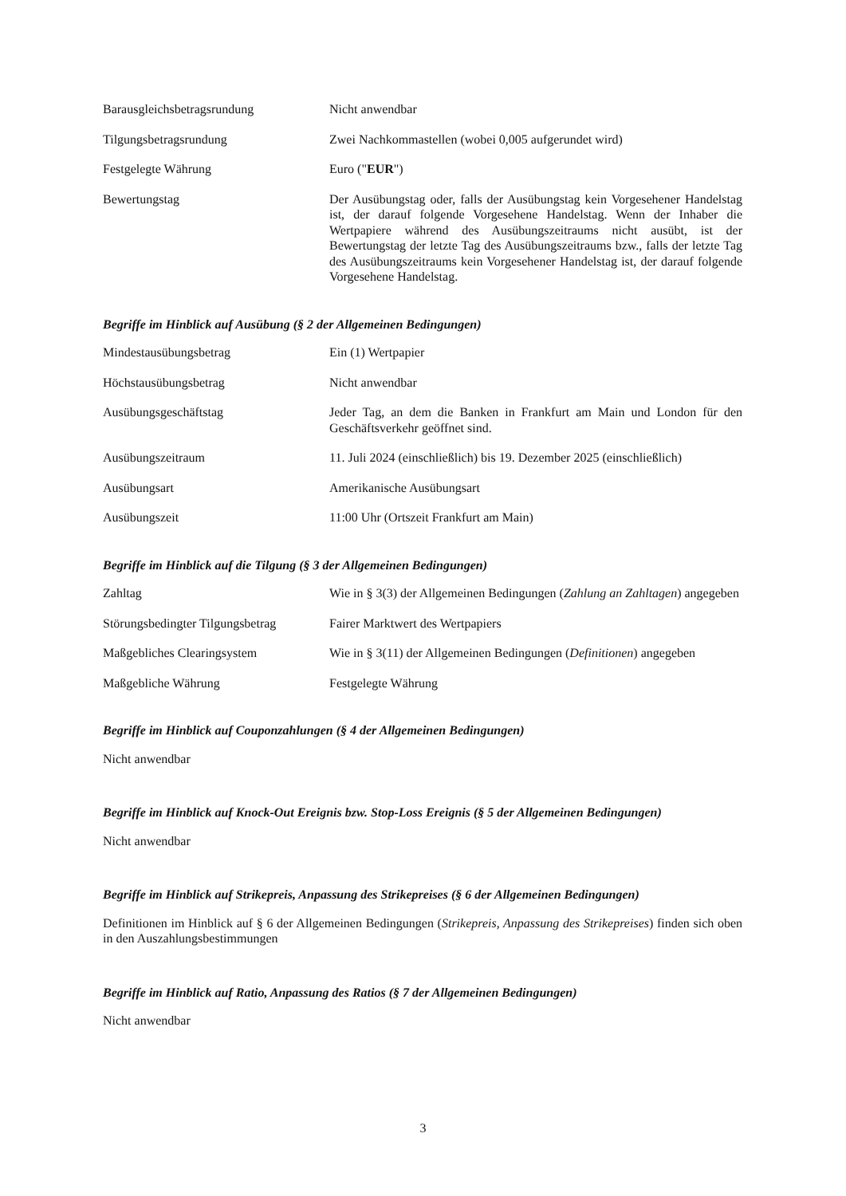Barausgleichsbetragsrundung Nicht anwendbar
Tilgungsbetragsrundung Zwei Nachkommastellen (wobei 0,005 aufgerundet wird)
Festgelegte Währung Euro ("EUR")
Bewertungstag Der Ausübungstag oder, falls der Ausübungstag kein Vorgesehener Handelstag ist, der darauf folgende Vorgesehene Handelstag. Wenn der Inhaber die Wertpapiere während des Ausübungszeitraums nicht ausübt, ist der Bewertungstag der letzte Tag des Ausübungszeitraums bzw., falls der letzte Tag des Ausübungszeitraums kein Vorgesehener Handelstag ist, der darauf folgende Vorgesehene Handelstag.
Begriffe im Hinblick auf Ausübung (§ 2 der Allgemeinen Bedingungen)
Mindestausübungsbetrag Ein (1) Wertpapier
Höchstausübungsbetrag Nicht anwendbar
Ausübungsgeschäftstag Jeder Tag, an dem die Banken in Frankfurt am Main und London für den Geschäftsverkehr geöffnet sind.
Ausübungszeitraum 11. Juli 2024 (einschließlich) bis 19. Dezember 2025 (einschließlich)
Ausübungsart Amerikanische Ausübungsart
Ausübungszeit 11:00 Uhr (Ortszeit Frankfurt am Main)
Begriffe im Hinblick auf die Tilgung (§ 3 der Allgemeinen Bedingungen)
Zahltag Wie in § 3(3) der Allgemeinen Bedingungen (Zahlung an Zahltagen) angegeben
Störungsbedingter Tilgungsbetrag
Fairer Marktwert des Wertpapiers
Maßgebliches Clearingsystem Wie in § 3(11) der Allgemeinen Bedingungen (Definitionen) angegeben
Maßgebliche Währung Festgelegte Währung
Begriffe im Hinblick auf Couponzahlungen (§ 4 der Allgemeinen Bedingungen)
Nicht anwendbar
Begriffe im Hinblick auf Knock-Out Ereignis bzw. Stop-Loss Ereignis (§ 5 der Allgemeinen Bedingungen)
Nicht anwendbar
Begriffe im Hinblick auf Strikepreis, Anpassung des Strikepreises (§ 6 der Allgemeinen Bedingungen)
Definitionen im Hinblick auf § 6 der Allgemeinen Bedingungen (Strikepreis, Anpassung des Strikepreises) finden sich oben in den Auszahlungsbestimmungen
Begriffe im Hinblick auf Ratio, Anpassung des Ratios (§ 7 der Allgemeinen Bedingungen)
Nicht anwendbar
3